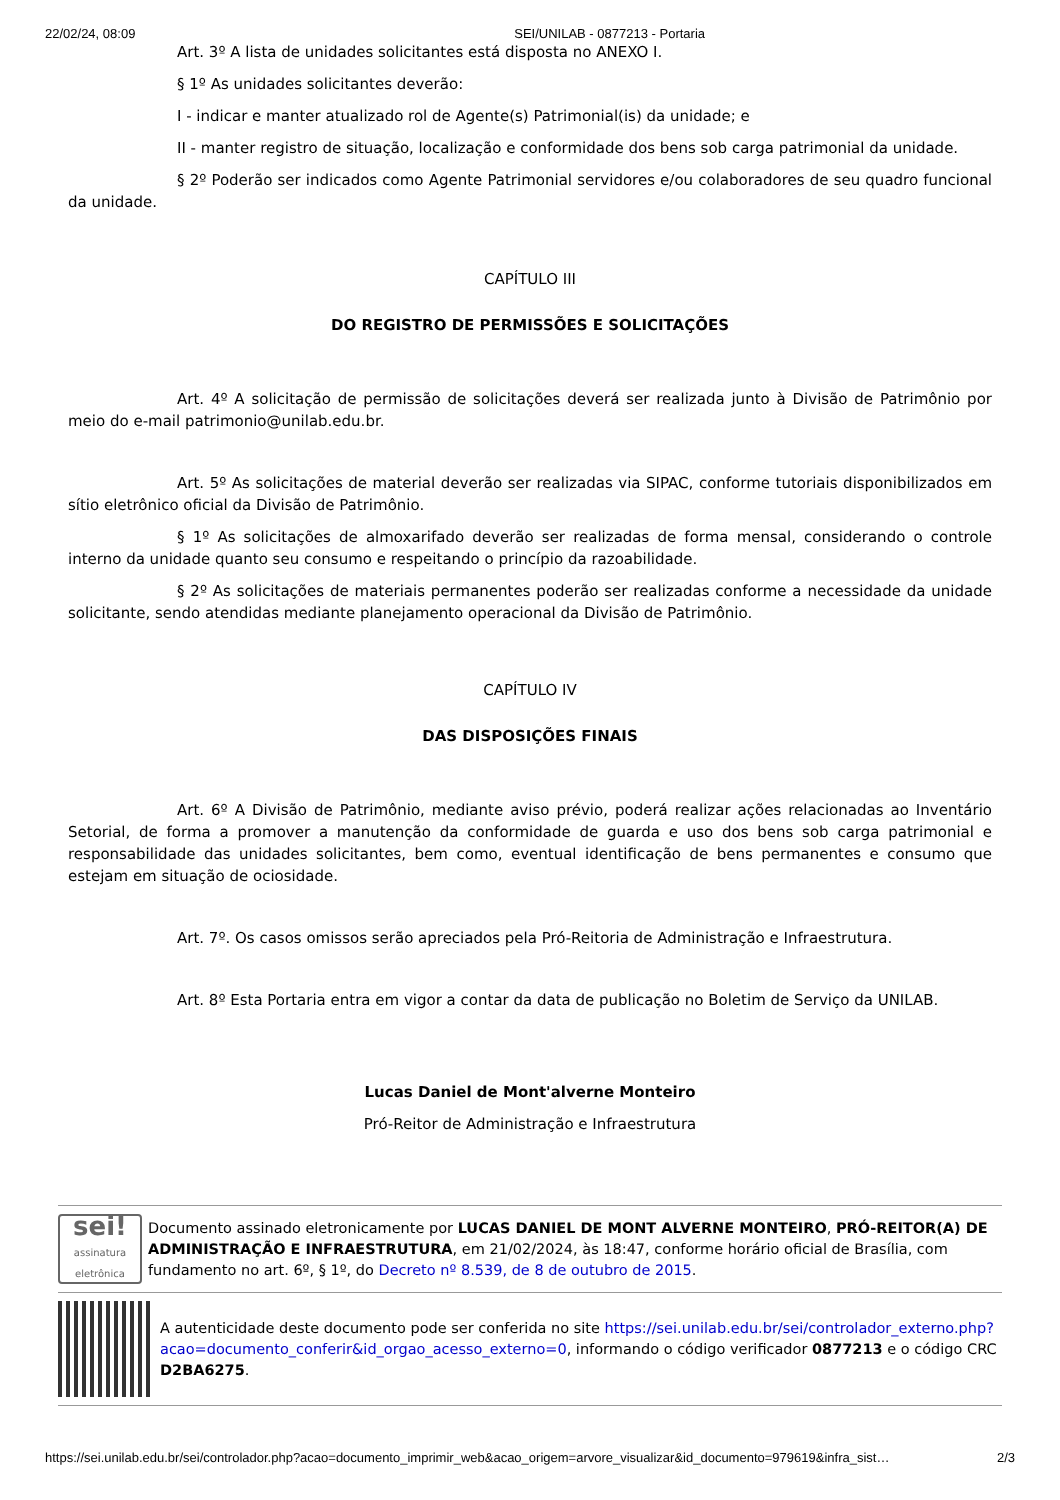22/02/24, 08:09 SEI/UNILAB - 0877213 - Portaria
Art. 3º A lista de unidades solicitantes está disposta no ANEXO I.
§ 1º As unidades solicitantes deverão:
I - indicar e manter atualizado rol de Agente(s) Patrimonial(is) da unidade; e
II - manter registro de situação, localização e conformidade dos bens sob carga patrimonial da unidade.
§ 2º Poderão ser indicados como Agente Patrimonial servidores e/ou colaboradores de seu quadro funcional da unidade.
CAPÍTULO III
DO REGISTRO DE PERMISSÕES E SOLICITAÇÕES
Art. 4º A solicitação de permissão de solicitações deverá ser realizada junto à Divisão de Patrimônio por meio do e-mail patrimonio@unilab.edu.br.
Art. 5º As solicitações de material deverão ser realizadas via SIPAC, conforme tutoriais disponibilizados em sítio eletrônico oficial da Divisão de Patrimônio.
§ 1º As solicitações de almoxarifado deverão ser realizadas de forma mensal, considerando o controle interno da unidade quanto seu consumo e respeitando o princípio da razoabilidade.
§ 2º As solicitações de materiais permanentes poderão ser realizadas conforme a necessidade da unidade solicitante, sendo atendidas mediante planejamento operacional da Divisão de Patrimônio.
CAPÍTULO IV
DAS DISPOSIÇÕES FINAIS
Art. 6º A Divisão de Patrimônio, mediante aviso prévio, poderá realizar ações relacionadas ao Inventário Setorial, de forma a promover a manutenção da conformidade de guarda e uso dos bens sob carga patrimonial e responsabilidade das unidades solicitantes, bem como, eventual identificação de bens permanentes e consumo que estejam em situação de ociosidade.
Art. 7º. Os casos omissos serão apreciados pela Pró-Reitoria de Administração e Infraestrutura.
Art. 8º Esta Portaria entra em vigor a contar da data de publicação no Boletim de Serviço da UNILAB.
Lucas Daniel de Mont'alverne Monteiro
Pró-Reitor de Administração e Infraestrutura
sei!
assinatura eletrônica
Documento assinado eletronicamente por LUCAS DANIEL DE MONT ALVERNE MONTEIRO, PRÓ-REITOR(A) DE ADMINISTRAÇÃO E INFRAESTRUTURA, em 21/02/2024, às 18:47, conforme horário oficial de Brasília, com fundamento no art. 6º, § 1º, do Decreto nº 8.539, de 8 de outubro de 2015.
A autenticidade deste documento pode ser conferida no site https://sei.unilab.edu.br/sei/controlador_externo.php?acao=documento_conferir&id_orgao_acesso_externo=0, informando o código verificador 0877213 e o código CRC D2BA6275.
https://sei.unilab.edu.br/sei/controlador.php?acao=documento_imprimir_web&acao_origem=arvore_visualizar&id_documento=979619&infra_sist… 2/3